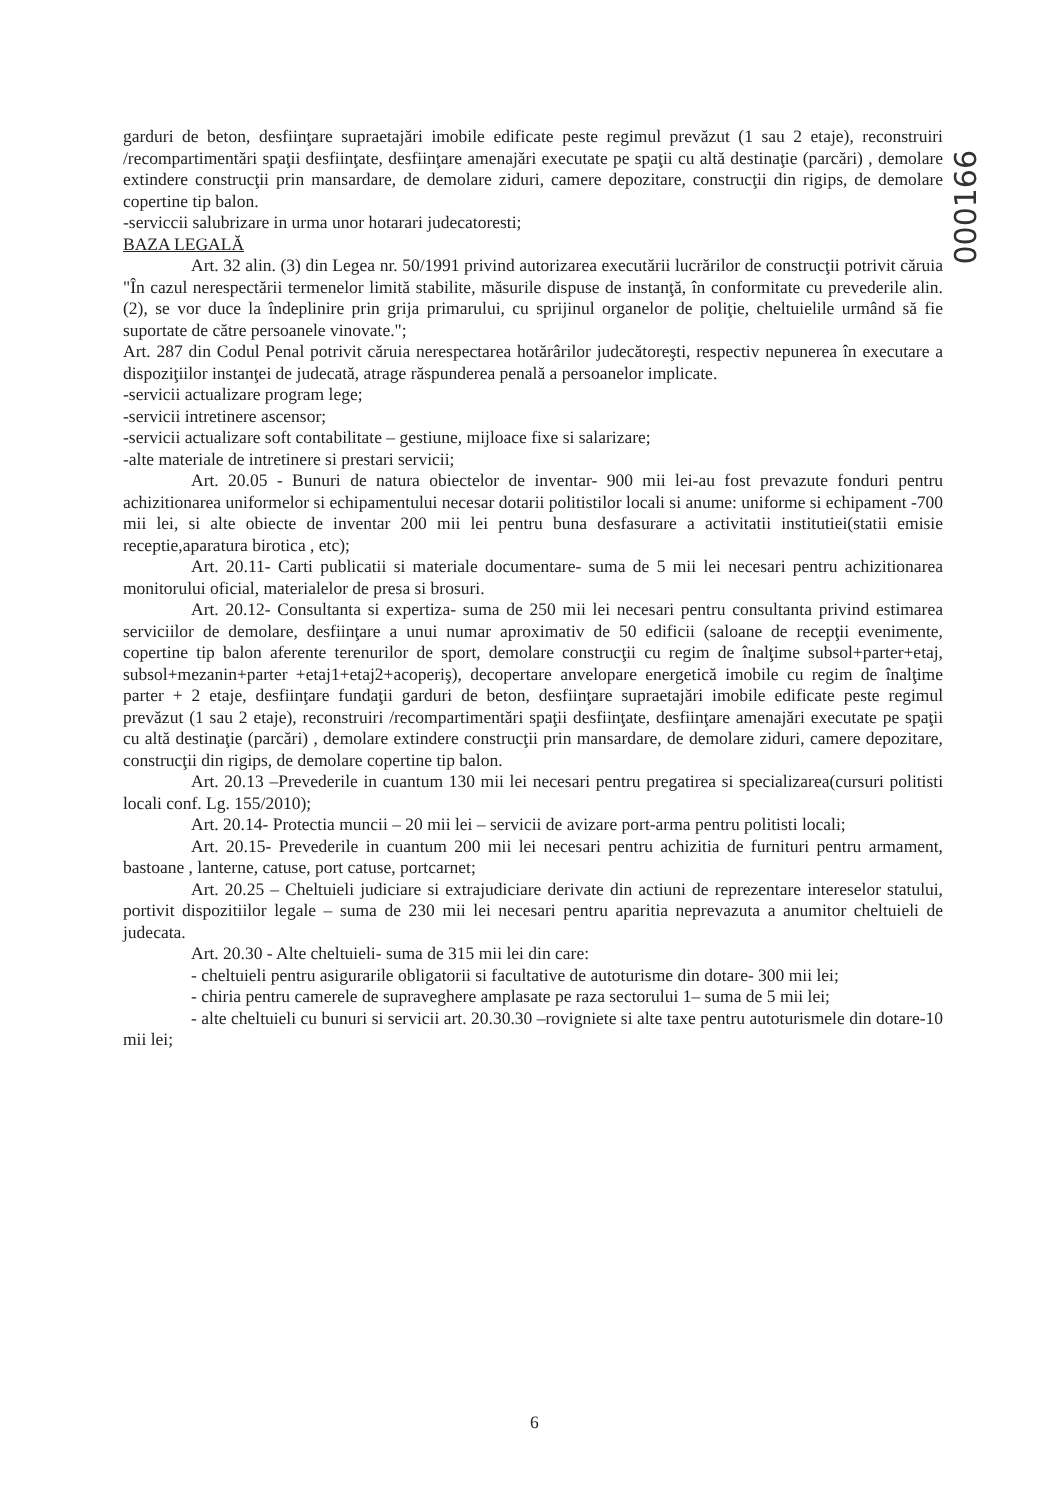000166
garduri de beton, desfiinţare supraetajări imobile edificate peste regimul prevăzut (1 sau 2 etaje), reconstruiri /recompartimentări spaţii desfiinţate, desfiinţare amenajări executate pe spaţii cu altă destinaţie (parcări) , demolare extindere construcţii prin mansardare, de demolare ziduri, camere depozitare, construcţii din rigips, de demolare copertine tip balon.
-serviccii salubrizare in urma unor hotarari judecatoresti;
BAZA LEGALĂ
Art. 32 alin. (3) din Legea nr. 50/1991 privind autorizarea executării lucrărilor de construcţii potrivit căruia "În cazul nerespectării termenelor limită stabilite, măsurile dispuse de instanţă, în conformitate cu prevederile alin. (2), se vor duce la îndeplinire prin grija primarului, cu sprijinul organelor de poliţie, cheltuielile urmând să fie suportate de către persoanele vinovate.";
Art. 287 din Codul Penal potrivit căruia nerespectarea hotărârilor judecătoreşti, respectiv nepunerea în executare a dispoziţiilor instanţei de judecată, atrage răspunderea penală a persoanelor implicate.
-servicii actualizare program lege;
-servicii intretinere ascensor;
-servicii actualizare soft contabilitate – gestiune, mijloace fixe si salarizare;
-alte materiale de intretinere si prestari servicii;
Art. 20.05 - Bunuri de natura obiectelor de inventar- 900 mii lei-au fost prevazute fonduri pentru achizitionarea uniformelor si echipamentului necesar dotarii politistilor locali si anume: uniforme si echipament -700 mii lei, si alte obiecte de inventar 200 mii lei pentru buna desfasurare a activitatii institutiei(statii emisie receptie,aparatura birotica , etc);
Art. 20.11- Carti publicatii si materiale documentare- suma de 5 mii lei necesari pentru achizitionarea monitorului oficial, materialelor de presa si brosuri.
Art. 20.12- Consultanta si expertiza- suma de 250 mii lei necesari pentru consultanta privind estimarea serviciilor de demolare, desfiinţare a unui numar aproximativ de 50 edificii (saloane de recepţii evenimente, copertine tip balon aferente terenurilor de sport, demolare construcţii cu regim de înalţime subsol+parter+etaj, subsol+mezanin+parter +etaj1+etaj2+acoperiş), decopertare anvelopare energetică imobile cu regim de înalţime parter + 2 etaje, desfiinţare fundaţii garduri de beton, desfiinţare supraetajări imobile edificate peste regimul prevăzut (1 sau 2 etaje), reconstruiri /recompartimentări spaţii desfiinţate, desfiinţare amenajări executate pe spaţii cu altă destinaţie (parcări) , demolare extindere construcţii prin mansardare, de demolare ziduri, camere depozitare, construcţii din rigips, de demolare copertine tip balon.
Art. 20.13 –Prevederile in cuantum 130 mii lei necesari pentru pregatirea si specializarea(cursuri politisti locali conf. Lg. 155/2010);
Art. 20.14- Protectia muncii – 20 mii lei – servicii de avizare port-arma pentru politisti locali;
Art. 20.15- Prevederile in cuantum 200 mii lei necesari pentru achizitia de furnituri pentru armament, bastoane , lanterne, catuse, port catuse, portcarnet;
Art. 20.25 – Cheltuieli judiciare si extrajudiciare derivate din actiuni de reprezentare intereselor statului, portivit dispozitiilor legale – suma de 230 mii lei necesari pentru aparitia neprevazuta a anumitor cheltuieli de judecata.
Art. 20.30 - Alte cheltuieli- suma de 315 mii lei din care:
- cheltuieli pentru asigurarile obligatorii si facultative de autoturisme din dotare- 300 mii lei;
- chiria pentru camerele de supraveghere amplasate pe raza sectorului 1– suma de 5 mii lei;
- alte cheltuieli cu bunuri si servicii art. 20.30.30 –rovigniete si alte taxe pentru autoturismele din dotare-10 mii lei;
6